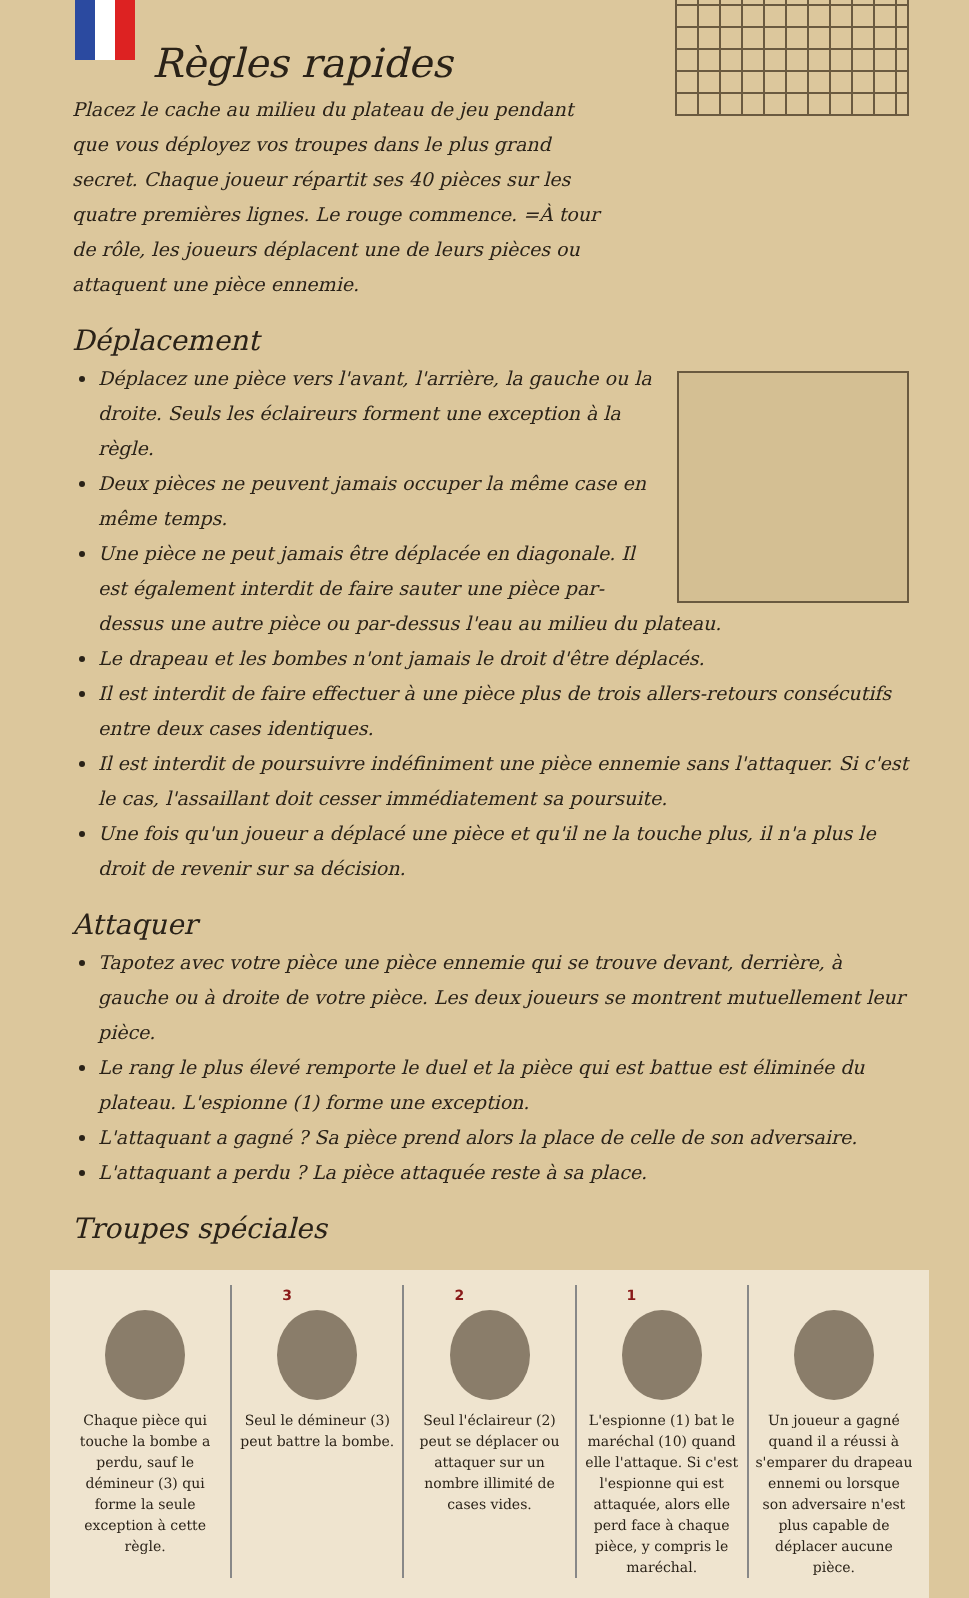Règles rapides
Placez le cache au milieu du plateau de jeu pendant que vous déployez vos troupes dans le plus grand secret. Chaque joueur répartit ses 40 pièces sur les quatre premières lignes. Le rouge commence. =À tour de rôle, les joueurs déplacent une de leurs pièces ou attaquent une pièce ennemie.
Déplacement
Déplacez une pièce vers l'avant, l'arrière, la gauche ou la droite. Seuls les éclaireurs forment une exception à la règle.
Deux pièces ne peuvent jamais occuper la même case en même temps.
Une pièce ne peut jamais être déplacée en diagonale. Il est également interdit de faire sauter une pièce par-dessus une autre pièce ou par-dessus l'eau au milieu du plateau.
Le drapeau et les bombes n'ont jamais le droit d'être déplacés.
Il est interdit de faire effectuer à une pièce plus de trois allers-retours consécutifs entre deux cases identiques.
Il est interdit de poursuivre indéfiniment une pièce ennemie sans l'attaquer. Si c'est le cas, l'assaillant doit cesser immédiatement sa poursuite.
Une fois qu'un joueur a déplacé une pièce et qu'il ne la touche plus, il n'a plus le droit de revenir sur sa décision.
Attaquer
Tapotez avec votre pièce une pièce ennemie qui se trouve devant, derrière, à gauche ou à droite de votre pièce. Les deux joueurs se montrent mutuellement leur pièce.
Le rang le plus élevé remporte le duel et la pièce qui est battue est éliminée du plateau. L'espionne (1) forme une exception.
L'attaquant a gagné ? Sa pièce prend alors la place de celle de son adversaire.
L'attaquant a perdu ? La pièce attaquée reste à sa place.
Troupes spéciales
Chaque pièce qui touche la bombe a perdu, sauf le démineur (3) qui forme la seule exception à cette règle.
3
Seul le démineur (3) peut battre la bombe.
2
Seul l'éclaireur (2) peut se déplacer ou attaquer sur un nombre illimité de cases vides.
1
L'espionne (1) bat le maréchal (10) quand elle l'attaque. Si c'est l'espionne qui est attaquée, alors elle perd face à chaque pièce, y compris le maréchal.
Un joueur a gagné quand il a réussi à s'emparer du drapeau ennemi ou lorsque son adversaire n'est plus capable de déplacer aucune pièce.